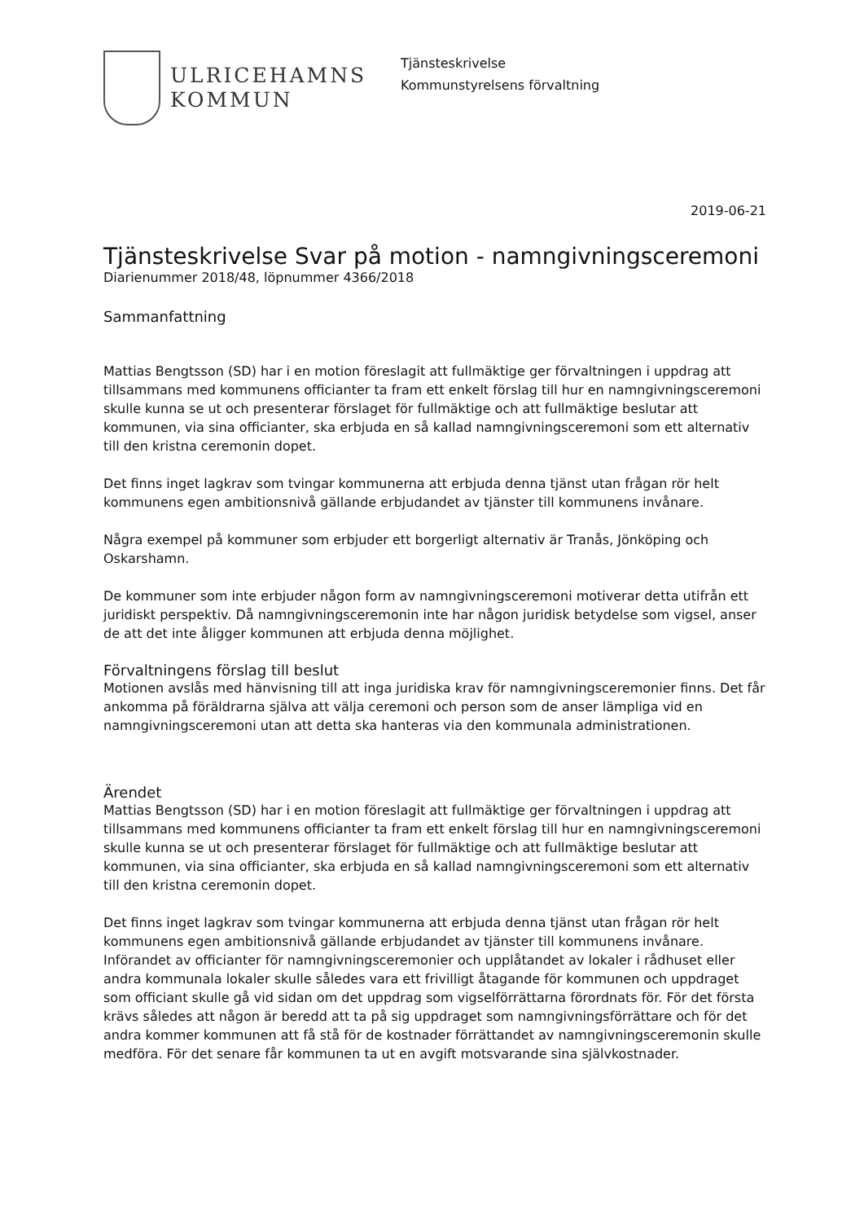ULRICEHAMNS
KOMMUN
Tjänsteskrivelse
Kommunstyrelsens förvaltning
2019-06-21
Tjänsteskrivelse Svar på motion - namngivningsceremoni
Diarienummer 2018/48, löpnummer 4366/2018
Sammanfattning
Mattias Bengtsson (SD) har i en motion föreslagit att fullmäktige ger förvaltningen i uppdrag att tillsammans med kommunens officianter ta fram ett enkelt förslag till hur en namngivningsceremoni skulle kunna se ut och presenterar förslaget för fullmäktige och att fullmäktige beslutar att kommunen, via sina officianter, ska erbjuda en så kallad namngivningsceremoni som ett alternativ till den kristna ceremonin dopet.
Det finns inget lagkrav som tvingar kommunerna att erbjuda denna tjänst utan frågan rör helt kommunens egen ambitionsnivå gällande erbjudandet av tjänster till kommunens invånare.
Några exempel på kommuner som erbjuder ett borgerligt alternativ är Tranås, Jönköping och Oskarshamn.
De kommuner som inte erbjuder någon form av namngivningsceremoni motiverar detta utifrån ett juridiskt perspektiv. Då namngivningsceremonin inte har någon juridisk betydelse som vigsel, anser de att det inte åligger kommunen att erbjuda denna möjlighet.
Förvaltningens förslag till beslut
Motionen avslås med hänvisning till att inga juridiska krav för namngivningsceremonier finns. Det får ankomma på föräldrarna själva att välja ceremoni och person som de anser lämpliga vid en namngivningsceremoni utan att detta ska hanteras via den kommunala administrationen.
Ärendet
Mattias Bengtsson (SD) har i en motion föreslagit att fullmäktige ger förvaltningen i uppdrag att tillsammans med kommunens officianter ta fram ett enkelt förslag till hur en namngivningsceremoni skulle kunna se ut och presenterar förslaget för fullmäktige och att fullmäktige beslutar att kommunen, via sina officianter, ska erbjuda en så kallad namngivningsceremoni som ett alternativ till den kristna ceremonin dopet.
Det finns inget lagkrav som tvingar kommunerna att erbjuda denna tjänst utan frågan rör helt kommunens egen ambitionsnivå gällande erbjudandet av tjänster till kommunens invånare. Införandet av officianter för namngivningsceremonier och upplåtandet av lokaler i rådhuset eller andra kommunala lokaler skulle således vara ett frivilligt åtagande för kommunen och uppdraget som officiant skulle gå vid sidan om det uppdrag som vigselförrättarna förordnats för. För det första krävs således att någon är beredd att ta på sig uppdraget som namngivningsförrättare och för det andra kommer kommunen att få stå för de kostnader förrättandet av namngivningsceremonin skulle medföra. För det senare får kommunen ta ut en avgift motsvarande sina självkostnader.